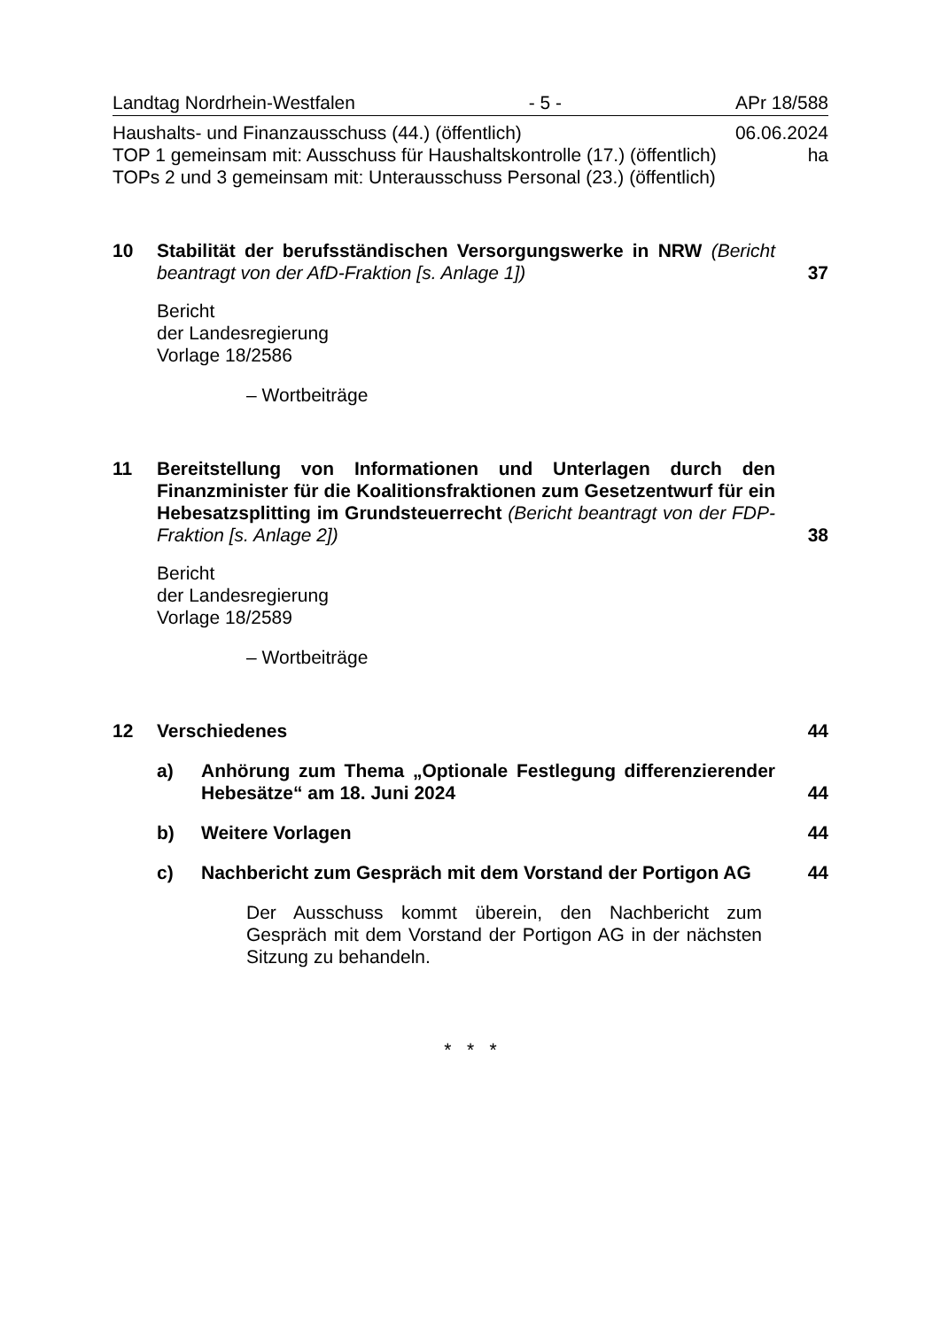Landtag Nordrhein-Westfalen - 5 - APr 18/588
Haushalts- und Finanzausschuss (44.) (öffentlich) 06.06.2024
TOP 1 gemeinsam mit: Ausschuss für Haushaltskontrolle (17.) (öffentlich) ha
TOPs 2 und 3 gemeinsam mit: Unterausschuss Personal (23.) (öffentlich)
10 Stabilität der berufsständischen Versorgungswerke in NRW (Bericht beantragt von der AfD-Fraktion [s. Anlage 1])
37
Bericht
der Landesregierung
Vorlage 18/2586
– Wortbeiträge
11 Bereitstellung von Informationen und Unterlagen durch den Finanzminister für die Koalitionsfraktionen zum Gesetzentwurf für ein Hebesatzsplitting im Grundsteuerrecht (Bericht beantragt von der FDP-Fraktion [s. Anlage 2])
38
Bericht
der Landesregierung
Vorlage 18/2589
– Wortbeiträge
12 Verschiedenes 44
a) Anhörung zum Thema „Optionale Festlegung differenzierender Hebesätze“ am 18. Juni 2024
44
b) Weitere Vorlagen 44
c) Nachbericht zum Gespräch mit dem Vorstand der Portigon AG
44
Der Ausschuss kommt überein, den Nachbericht zum Gespräch mit dem Vorstand der Portigon AG in der nächsten Sitzung zu behandeln.
* * *